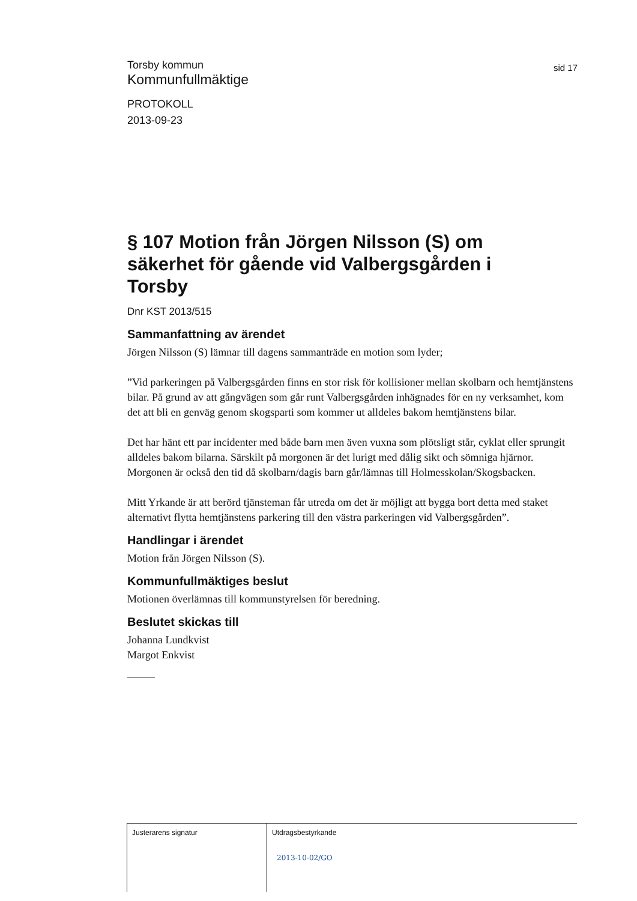Torsby kommun
Kommunfullmäktige
sid 17
PROTOKOLL
2013-09-23
§ 107 Motion från Jörgen Nilsson (S) om säkerhet för gående vid Valbergsgården i Torsby
Dnr KST 2013/515
Sammanfattning av ärendet
Jörgen Nilsson (S) lämnar till dagens sammanträde en motion som lyder;
”Vid parkeringen på Valbergsgården finns en stor risk för kollisioner mellan skolbarn och hemtjänstens bilar. På grund av att gångvägen som går runt Valbergsgården inhägnades för en ny verksamhet, kom det att bli en genväg genom skogsparti som kommer ut alldeles bakom hemtjänstens bilar.
Det har hänt ett par incidenter med både barn men även vuxna som plötsligt står, cyklat eller sprungit alldeles bakom bilarna. Särskilt på morgonen är det lurigt med dålig sikt och sömniga hjärnor. Morgonen är också den tid då skolbarn/dagis barn går/lämnas till Holmesskolan/Skogsbacken.
Mitt Yrkande är att berörd tjänsteman får utreda om det är möjligt att bygga bort detta med staket alternativt flytta hemtjänstens parkering till den västra parkeringen vid Valbergsgården”.
Handlingar i ärendet
Motion från Jörgen Nilsson (S).
Kommunfullmäktiges beslut
Motionen överlämnas till kommunstyrelsen för beredning.
Beslutet skickas till
Johanna Lundkvist
Margot Enkvist
Justerarens signatur Utdragsbestyrkande
2013-10-02/GO